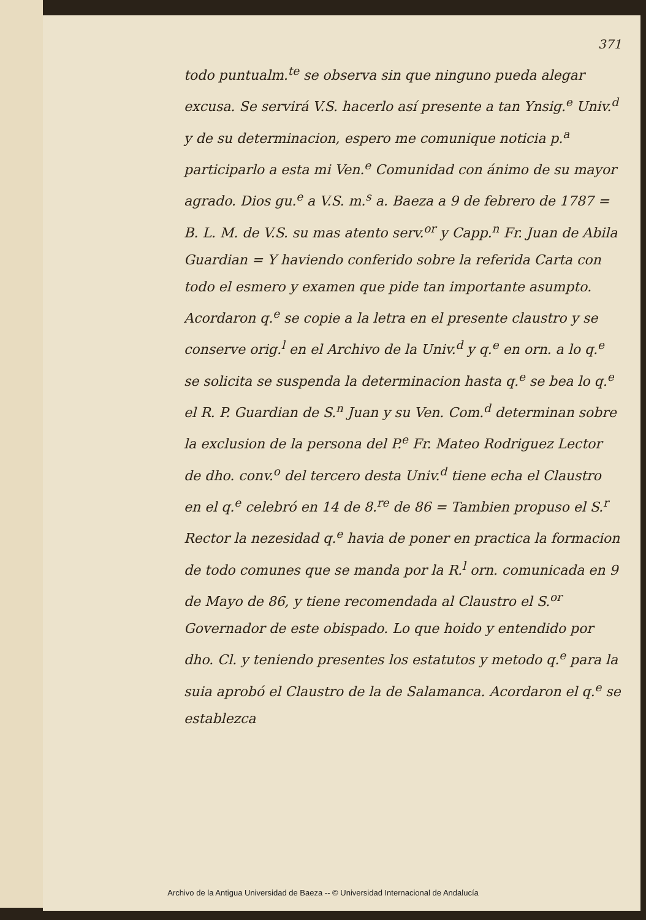371
todo puntualm.<sup>te</sup> se observa sin que ninguno pueda alegar excusa. Se servirá V.S. hacerlo así presente a tan Ynsig.<sup>e</sup> Univ.<sup>d</sup> y de su determinacion, espero me comunique noticia p.<sup>a</sup> participarlo a esta mi Ven.<sup>e</sup> Comunidad con ánimo de su mayor agrado. Dios gu.<sup>e</sup> a V.S. m.<sup>s</sup> a. Baeza a 9 de febrero de 1787 = B. L. M. de V.S. su mas atento serv.<sup>or</sup> y Capp.<sup>n</sup> Fr. Juan de Abila Guardian = Y haviendo conferido sobre la referida Carta con todo el esmero y examen que pide tan importante asumpto. Acordaron q.<sup>e</sup> se copie a la letra en el presente claustro y se conserve orig.<sup>l</sup> en el Archivo de la Univ.<sup>d</sup> y q.<sup>e</sup> en orn. a lo q.<sup>e</sup> se solicita se suspenda la determinacion hasta q.<sup>e</sup> se bea lo q.<sup>e</sup> el R. P. Guardian de S.<sup>n</sup> Juan y su Ven. Com.<sup>d</sup> determinan sobre la exclusion de la persona del P.<sup>e</sup> Fr. Mateo Rodriguez Lector de dho. conv.<sup>o</sup> del tercero desta Univ.<sup>d</sup> tiene echa el Claustro en el q.<sup>e</sup> celebró en 14 de 8.<sup>re</sup> de 86 = Tambien propuso el S.<sup>r</sup> Rector la nezesidad q.<sup>e</sup> havia de poner en practica la formacion de todo comunes que se manda por la R.<sup>l</sup> orn. comunicada en 9 de Mayo de 86, y tiene recomendada al Claustro el S.<sup>or</sup> Governador de este obispado. Lo que hoido y entendido por dho. Cl. y teniendo presentes los estatutos y metodo q.<sup>e</sup> para la suia aprobó el Claustro de la de Salamanca. Acordaron el q.<sup>e</sup> se establezca
Archivo de la Antigua Universidad de Baeza -- © Universidad Internacional de Andalucía